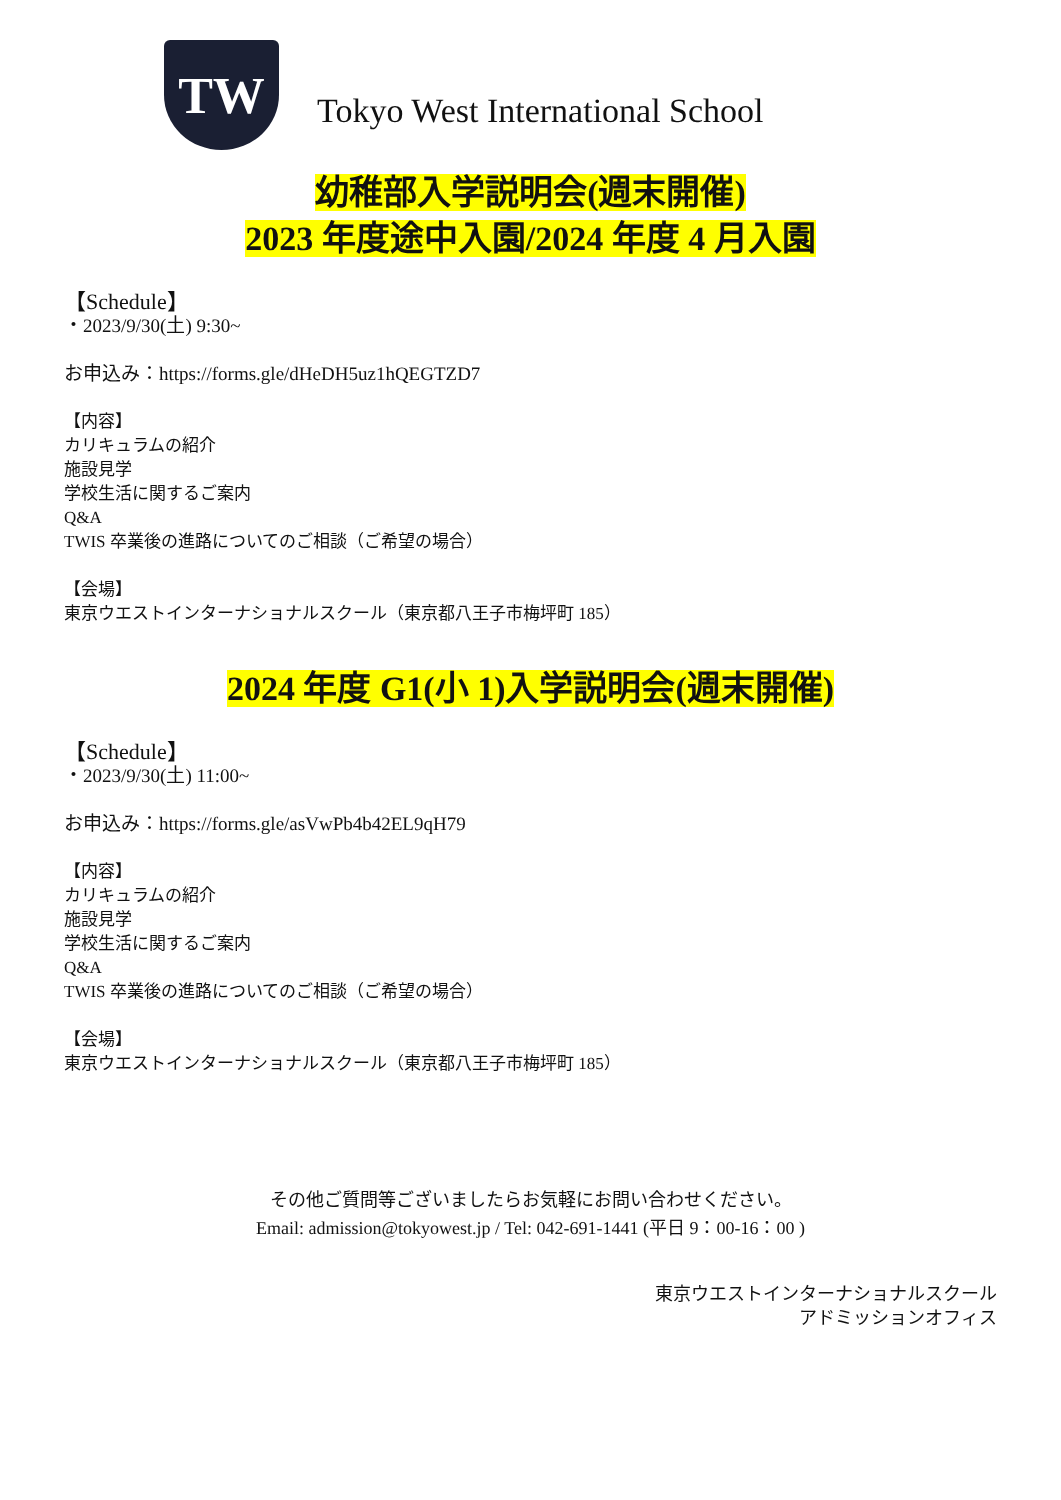TW
Tokyo West International School
幼稚部入学説明会(週末開催)
2023 年度途中入園/2024 年度 4 月入園
【Schedule】
・2023/9/30(土) 9:30~
お申込み：https://forms.gle/dHeDH5uz1hQEGTZD7
【内容】
カリキュラムの紹介
施設見学
学校生活に関するご案内
Q&A
TWIS 卒業後の進路についてのご相談（ご希望の場合）
【会場】
東京ウエストインターナショナルスクール（東京都八王子市梅坪町 185）
2024 年度 G1(小 1)入学説明会(週末開催)
【Schedule】
・2023/9/30(土) 11:00~
お申込み：https://forms.gle/asVwPb4b42EL9qH79
【内容】
カリキュラムの紹介
施設見学
学校生活に関するご案内
Q&A
TWIS 卒業後の進路についてのご相談（ご希望の場合）
【会場】
東京ウエストインターナショナルスクール（東京都八王子市梅坪町 185）
その他ご質問等ございましたらお気軽にお問い合わせください。
Email: admission@tokyowest.jp / Tel: 042-691-1441 (平日 9：00-16：00 )
東京ウエストインターナショナルスクール
アドミッションオフィス